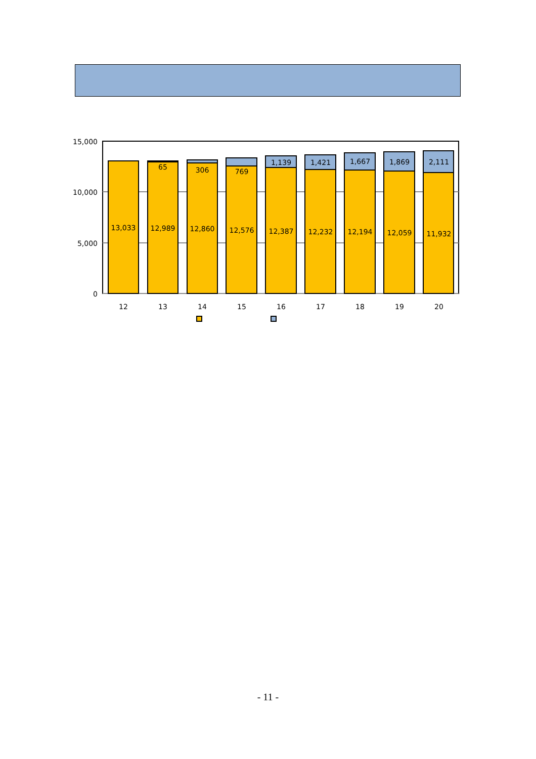15,000
10,000
5,000
0
13,033
65
12,989
306
12,860
769
12,576
1,139
12,387
1,421
12,232
1,667
12,194
1,869
12,059
2,111
11,932
12
13
14
15
16
17
18
19
20
- 11 -